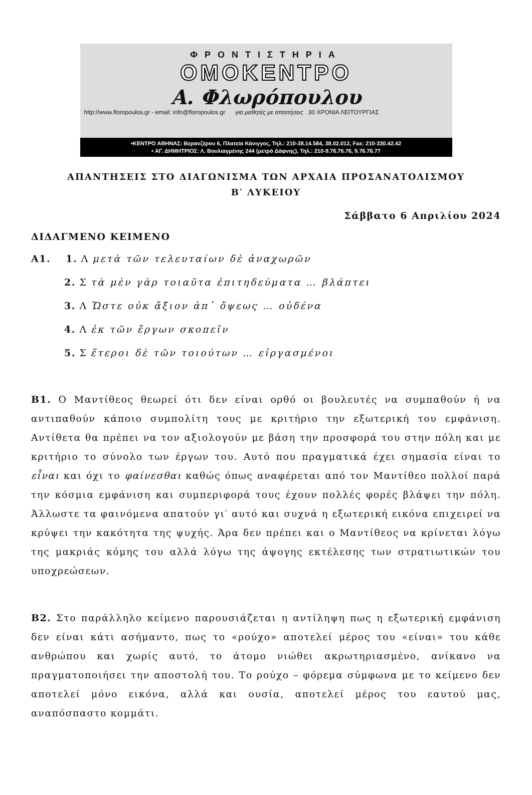ΦΡΟΝΤΙΣΤΗΡΙΑ
ΟΜΟΚΕΝΤΡΟ
Α. Φλωρόπουλου
http://www.floropoulos.gr - email: info@floropoulos.gr για μαθητές με απαιτήσεις 30 ΧΡΟΝΙΑ ΛΕΙΤΟΥΡΓΙΑΣ
•ΚΕΝΤΡΟ ΑΘΗΝΑΣ: Βερανζέρου 6, Πλατεία Κάνιγγος, Τηλ.: 210-38.14.584, 38.02.012, Fax: 210-330.42.42
• ΑΓ. ΔΗΜΗΤΡΙΟΣ: Λ. Βουλιαγμένης 244 (μετρό Δάφνης), Τηλ.: 210-9.76.76.76, 9.76.76.77
ΑΠΑΝΤΗΣΕΙΣ ΣΤΟ ΔΙΑΓΩΝΙΣΜΑ ΤΩΝ ΑΡΧΑΙΑ ΠΡΟΣΑΝΑΤΟΛΙΣΜΟΥ
Β′ ΛΥΚΕΙΟΥ
Σάββατο 6 Απριλίου 2024
ΔΙΔΑΓΜΕΝΟ ΚΕΙΜΕΝΟ
Α1. 1. Λ μετὰ τῶν τελευταίων δὲ ἀναχωρῶν
2. Σ τὰ μὲν γὰρ τοιαῦτα ἐπιτηδεύματα … βλάπτει
3. Λ Ὥστε οὐκ ἄξιον ἀπ᾽ ὄψεως … οὐδένα
4. Λ ἐκ τῶν ἔργων σκοπεῖν
5. Σ ἕτεροι δὲ τῶν τοιούτων … εἰργασμένοι
Β1. Ο Μαντίθεος θεωρεί ότι δεν είναι ορθό οι βουλευτές να συμπαθούν ή να αντιπαθούν κάποιο συμπολίτη τους με κριτήριο την εξωτερική του εμφάνιση. Αντίθετα θα πρέπει να τον αξιολογούν με βάση την προσφορά του στην πόλη και με κριτήριο το σύνολο των έργων του. Αυτό που πραγματικά έχει σημασία είναι το εἶναι και όχι το φαίνεσθαι καθώς όπως αναφέρεται από τον Μαντίθεο πολλοί παρά την κόσμια εμφάνιση και συμπεριφορά τους έχουν πολλές φορές βλάψει την πόλη. Άλλωστε τα φαινόμενα απατούν γι′ αυτό και συχνά η εξωτερική εικόνα επιχειρεί να κρύψει την κακότητα της ψυχής. Άρα δεν πρέπει και ο Μαντίθεος να κρίνεται λόγω της μακριάς κόμης του αλλά λόγω της άψογης εκτέλεσης των στρατιωτικών του υποχρεώσεων.
Β2. Στο παράλληλο κείμενο παρουσιάζεται η αντίληψη πως η εξωτερική εμφάνιση δεν είναι κάτι ασήμαντο, πως το «ρούχο» αποτελεί μέρος του «είναι» του κάθε ανθρώπου και χωρίς αυτό, το άτομο νιώθει ακρωτηριασμένο, ανίκανο να πραγματοποιήσει την αποστολή του. Το ρούχο – φόρεμα σύμφωνα με το κείμενο δεν αποτελεί μόνο εικόνα, αλλά και ουσία, αποτελεί μέρος του εαυτού μας, αναπόσπαστο κομμάτι.